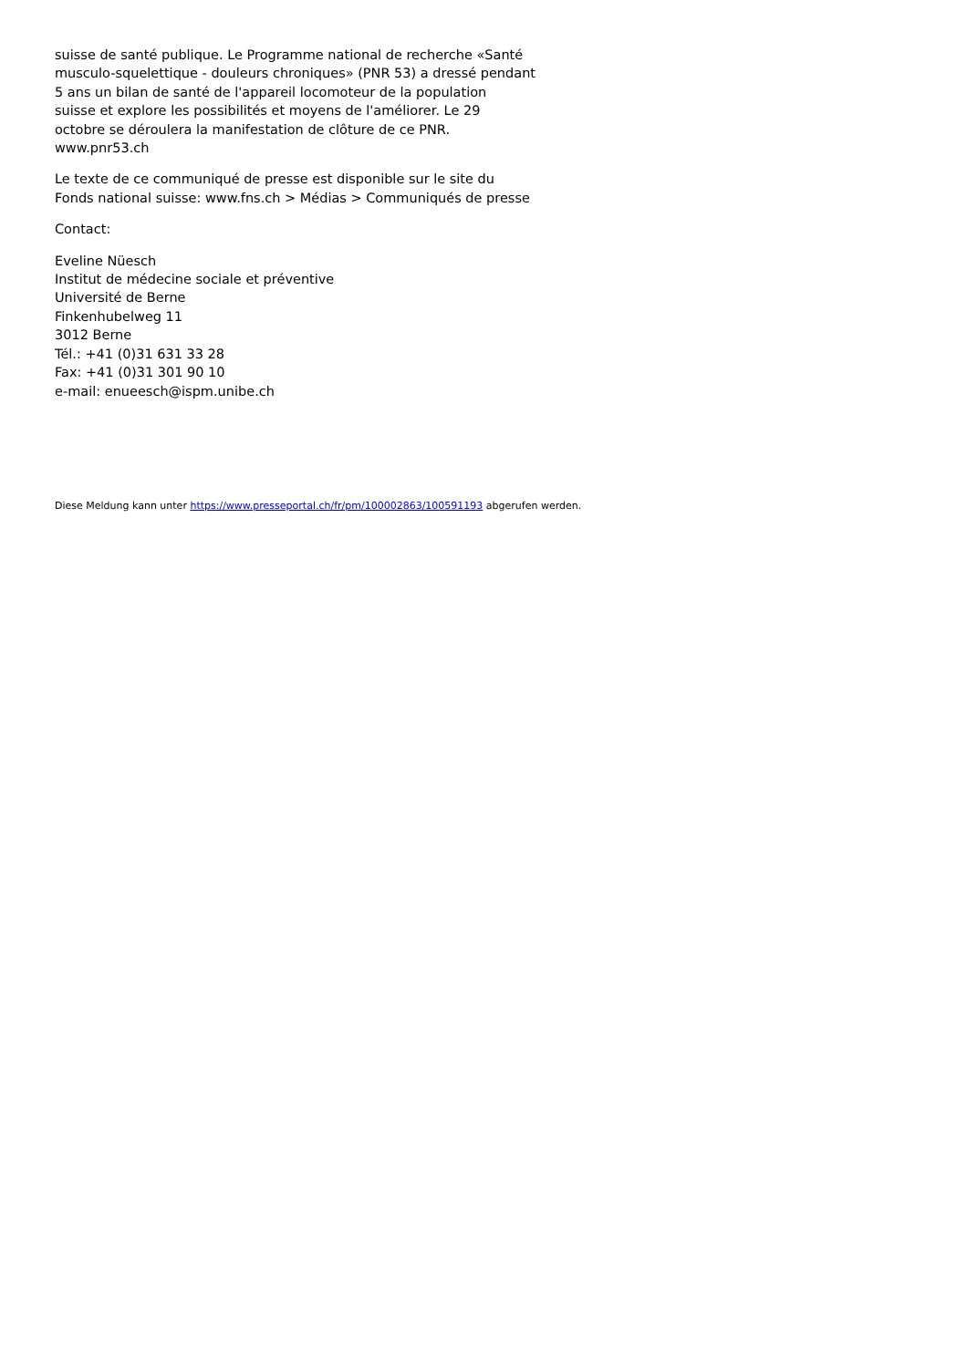suisse de santé publique. Le Programme national de recherche «Santé
musculo-squelettique - douleurs chroniques» (PNR 53) a dressé pendant
5 ans un bilan de santé de l'appareil locomoteur de la population
suisse et explore les possibilités et moyens de l'améliorer. Le 29
octobre se déroulera la manifestation de clôture de ce PNR.
www.pnr53.ch
Le texte de ce communiqué de presse est disponible sur le site du
Fonds national suisse: www.fns.ch > Médias > Communiqués de presse
Contact:
Eveline Nüesch
Institut de médecine sociale et préventive
Université de Berne
Finkenhubelweg 11
3012 Berne
Tél.: +41 (0)31 631 33 28
Fax: +41 (0)31 301 90 10
e-mail: enueesch@ispm.unibe.ch
Diese Meldung kann unter https://www.presseportal.ch/fr/pm/100002863/100591193 abgerufen werden.